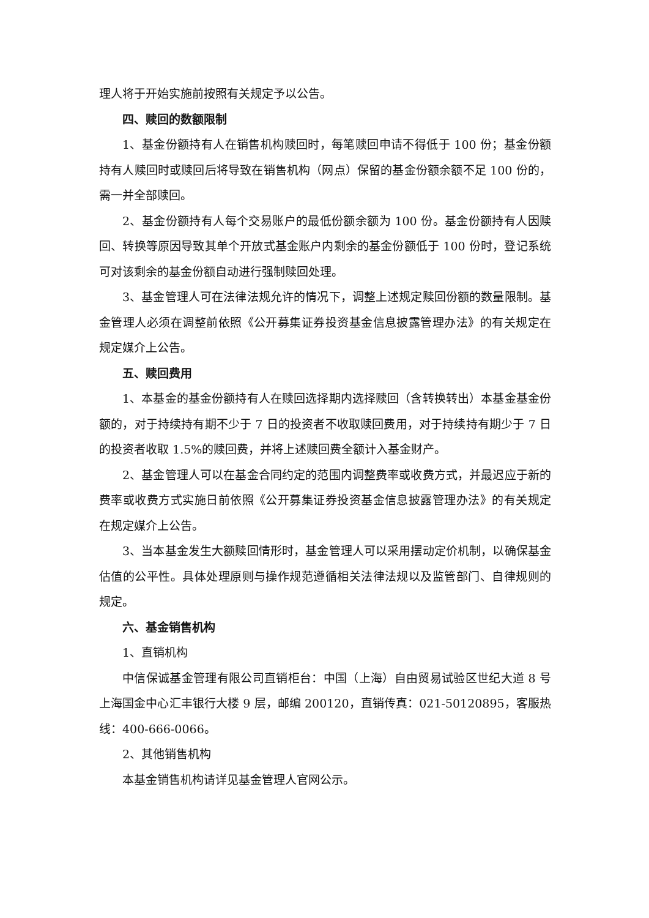理人将于开始实施前按照有关规定予以公告。
四、赎回的数额限制
1、基金份额持有人在销售机构赎回时，每笔赎回申请不得低于 100 份；基金份额持有人赎回时或赎回后将导致在销售机构（网点）保留的基金份额余额不足 100 份的，需一并全部赎回。
2、基金份额持有人每个交易账户的最低份额余额为 100 份。基金份额持有人因赎回、转换等原因导致其单个开放式基金账户内剩余的基金份额低于 100 份时，登记系统可对该剩余的基金份额自动进行强制赎回处理。
3、基金管理人可在法律法规允许的情况下，调整上述规定赎回份额的数量限制。基金管理人必须在调整前依照《公开募集证券投资基金信息披露管理办法》的有关规定在规定媒介上公告。
五、赎回费用
1、本基金的基金份额持有人在赎回选择期内选择赎回（含转换转出）本基金基金份额的，对于持续持有期不少于 7 日的投资者不收取赎回费用，对于持续持有期少于 7 日的投资者收取 1.5%的赎回费，并将上述赎回费全额计入基金财产。
2、基金管理人可以在基金合同约定的范围内调整费率或收费方式，并最迟应于新的费率或收费方式实施日前依照《公开募集证券投资基金信息披露管理办法》的有关规定在规定媒介上公告。
3、当本基金发生大额赎回情形时，基金管理人可以采用摆动定价机制，以确保基金估值的公平性。具体处理原则与操作规范遵循相关法律法规以及监管部门、自律规则的规定。
六、基金销售机构
1、直销机构
中信保诚基金管理有限公司直销柜台：中国（上海）自由贸易试验区世纪大道 8 号上海国金中心汇丰银行大楼 9 层，邮编 200120，直销传真：021-50120895，客服热线：400-666-0066。
2、其他销售机构
本基金销售机构请详见基金管理人官网公示。